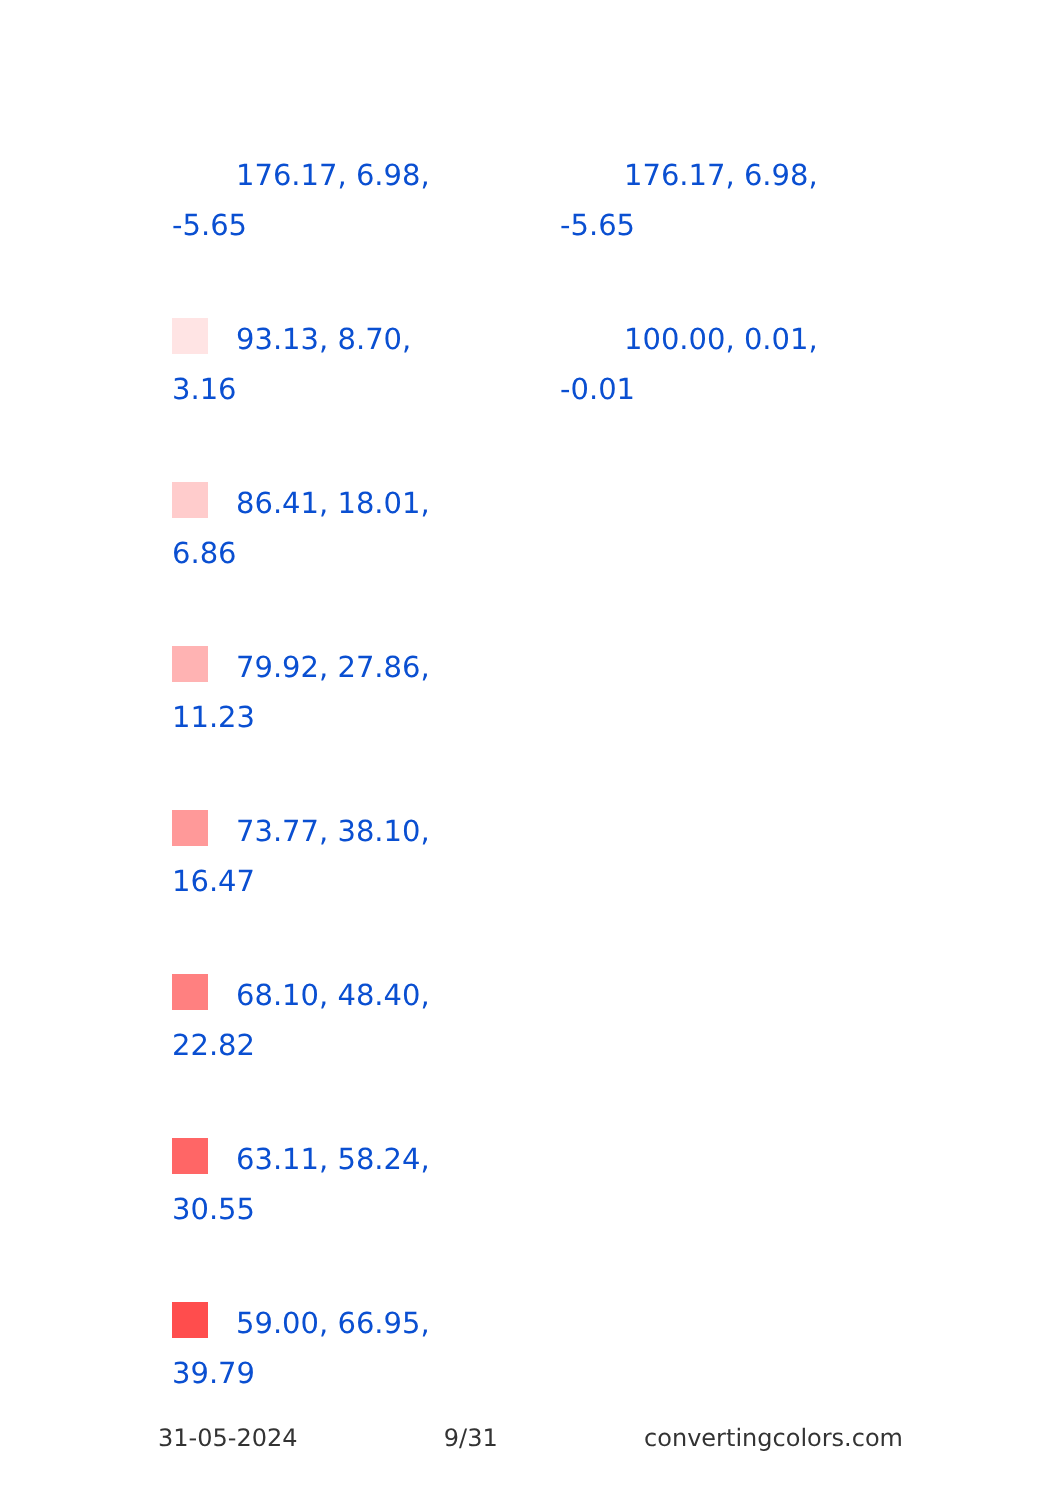176.17, 6.98, -5.65
93.13, 8.70, 3.16
86.41, 18.01, 6.86
79.92, 27.86, 11.23
73.77, 38.10, 16.47
68.10, 48.40, 22.82
63.11, 58.24, 30.55
59.00, 66.95, 39.79
176.17, 6.98, -5.65
100.00, 0.01, -0.01
31-05-2024 9/31 convertingcolors.com